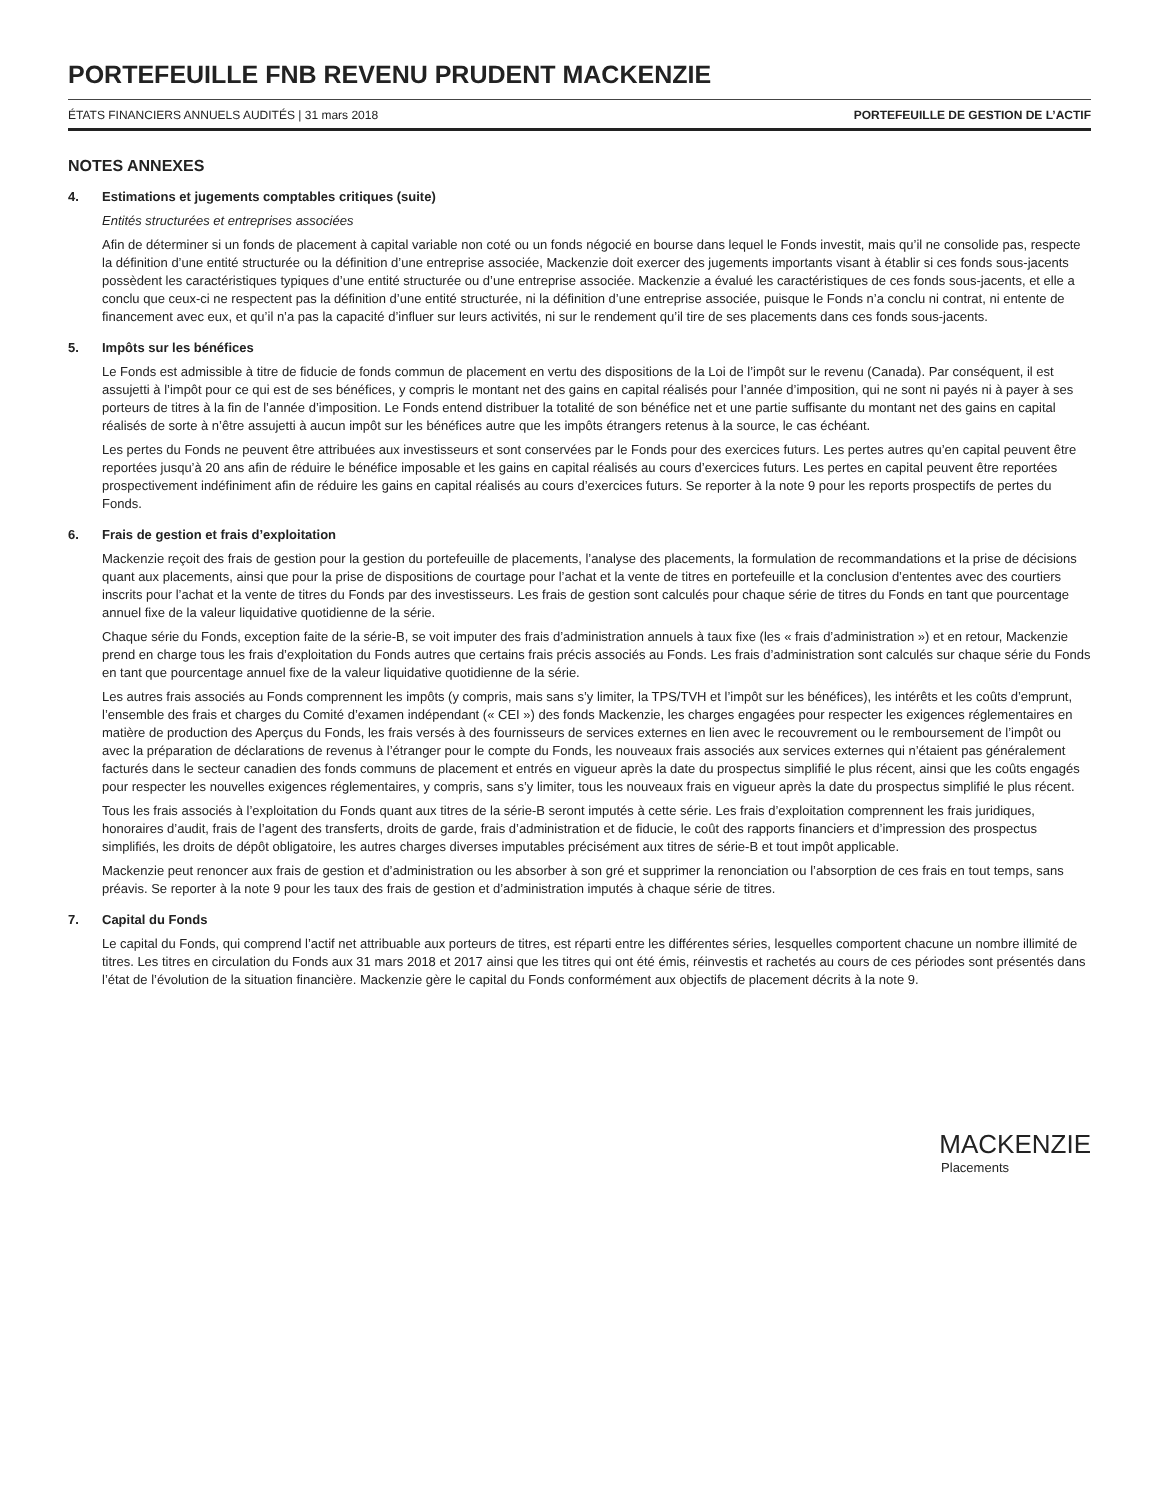PORTEFEUILLE FNB REVENU PRUDENT MACKENZIE
ÉTATS FINANCIERS ANNUELS AUDITÉS | 31 mars 2018 PORTEFEUILLE DE GESTION DE L’ACTIF
NOTES ANNEXES
4. Estimations et jugements comptables critiques (suite)
Entités structurées et entreprises associées
Afin de déterminer si un fonds de placement à capital variable non coté ou un fonds négocié en bourse dans lequel le Fonds investit, mais qu’il ne consolide pas, respecte la définition d’une entité structurée ou la définition d’une entreprise associée, Mackenzie doit exercer des jugements importants visant à établir si ces fonds sous-jacents possèdent les caractéristiques typiques d’une entité structurée ou d’une entreprise associée. Mackenzie a évalué les caractéristiques de ces fonds sous-jacents, et elle a conclu que ceux-ci ne respectent pas la définition d’une entité structurée, ni la définition d’une entreprise associée, puisque le Fonds n’a conclu ni contrat, ni entente de financement avec eux, et qu’il n’a pas la capacité d’influer sur leurs activités, ni sur le rendement qu’il tire de ses placements dans ces fonds sous-jacents.
5. Impôts sur les bénéfices
Le Fonds est admissible à titre de fiducie de fonds commun de placement en vertu des dispositions de la Loi de l’impôt sur le revenu (Canada). Par conséquent, il est assujetti à l’impôt pour ce qui est de ses bénéfices, y compris le montant net des gains en capital réalisés pour l’année d’imposition, qui ne sont ni payés ni à payer à ses porteurs de titres à la fin de l’année d’imposition. Le Fonds entend distribuer la totalité de son bénéfice net et une partie suffisante du montant net des gains en capital réalisés de sorte à n’être assujetti à aucun impôt sur les bénéfices autre que les impôts étrangers retenus à la source, le cas échéant.
Les pertes du Fonds ne peuvent être attribuées aux investisseurs et sont conservées par le Fonds pour des exercices futurs. Les pertes autres qu’en capital peuvent être reportées jusqu’à 20 ans afin de réduire le bénéfice imposable et les gains en capital réalisés au cours d’exercices futurs. Les pertes en capital peuvent être reportées prospectivement indéfiniment afin de réduire les gains en capital réalisés au cours d’exercices futurs. Se reporter à la note 9 pour les reports prospectifs de pertes du Fonds.
6. Frais de gestion et frais d’exploitation
Mackenzie reçoit des frais de gestion pour la gestion du portefeuille de placements, l’analyse des placements, la formulation de recommandations et la prise de décisions quant aux placements, ainsi que pour la prise de dispositions de courtage pour l’achat et la vente de titres en portefeuille et la conclusion d’ententes avec des courtiers inscrits pour l’achat et la vente de titres du Fonds par des investisseurs. Les frais de gestion sont calculés pour chaque série de titres du Fonds en tant que pourcentage annuel fixe de la valeur liquidative quotidienne de la série.
Chaque série du Fonds, exception faite de la série-B, se voit imputer des frais d’administration annuels à taux fixe (les « frais d’administration ») et en retour, Mackenzie prend en charge tous les frais d’exploitation du Fonds autres que certains frais précis associés au Fonds. Les frais d’administration sont calculés sur chaque série du Fonds en tant que pourcentage annuel fixe de la valeur liquidative quotidienne de la série.
Les autres frais associés au Fonds comprennent les impôts (y compris, mais sans s’y limiter, la TPS/TVH et l’impôt sur les bénéfices), les intérêts et les coûts d’emprunt, l’ensemble des frais et charges du Comité d’examen indépendant (« CEI ») des fonds Mackenzie, les charges engagées pour respecter les exigences réglementaires en matière de production des Aperçus du Fonds, les frais versés à des fournisseurs de services externes en lien avec le recouvrement ou le remboursement de l’impôt ou avec la préparation de déclarations de revenus à l’étranger pour le compte du Fonds, les nouveaux frais associés aux services externes qui n’étaient pas généralement facturés dans le secteur canadien des fonds communs de placement et entrés en vigueur après la date du prospectus simplifié le plus récent, ainsi que les coûts engagés pour respecter les nouvelles exigences réglementaires, y compris, sans s’y limiter, tous les nouveaux frais en vigueur après la date du prospectus simplifié le plus récent.
Tous les frais associés à l’exploitation du Fonds quant aux titres de la série-B seront imputés à cette série. Les frais d’exploitation comprennent les frais juridiques, honoraires d’audit, frais de l’agent des transferts, droits de garde, frais d’administration et de fiducie, le coût des rapports financiers et d’impression des prospectus simplifiés, les droits de dépôt obligatoire, les autres charges diverses imputables précisément aux titres de série-B et tout impôt applicable.
Mackenzie peut renoncer aux frais de gestion et d’administration ou les absorber à son gré et supprimer la renonciation ou l’absorption de ces frais en tout temps, sans préavis. Se reporter à la note 9 pour les taux des frais de gestion et d’administration imputés à chaque série de titres.
7. Capital du Fonds
Le capital du Fonds, qui comprend l’actif net attribuable aux porteurs de titres, est réparti entre les différentes séries, lesquelles comportent chacune un nombre illimité de titres. Les titres en circulation du Fonds aux 31 mars 2018 et 2017 ainsi que les titres qui ont été émis, réinvestis et rachetés au cours de ces périodes sont présentés dans l’état de l’évolution de la situation financière. Mackenzie gère le capital du Fonds conformément aux objectifs de placement décrits à la note 9.
MACKENZIE
Placements